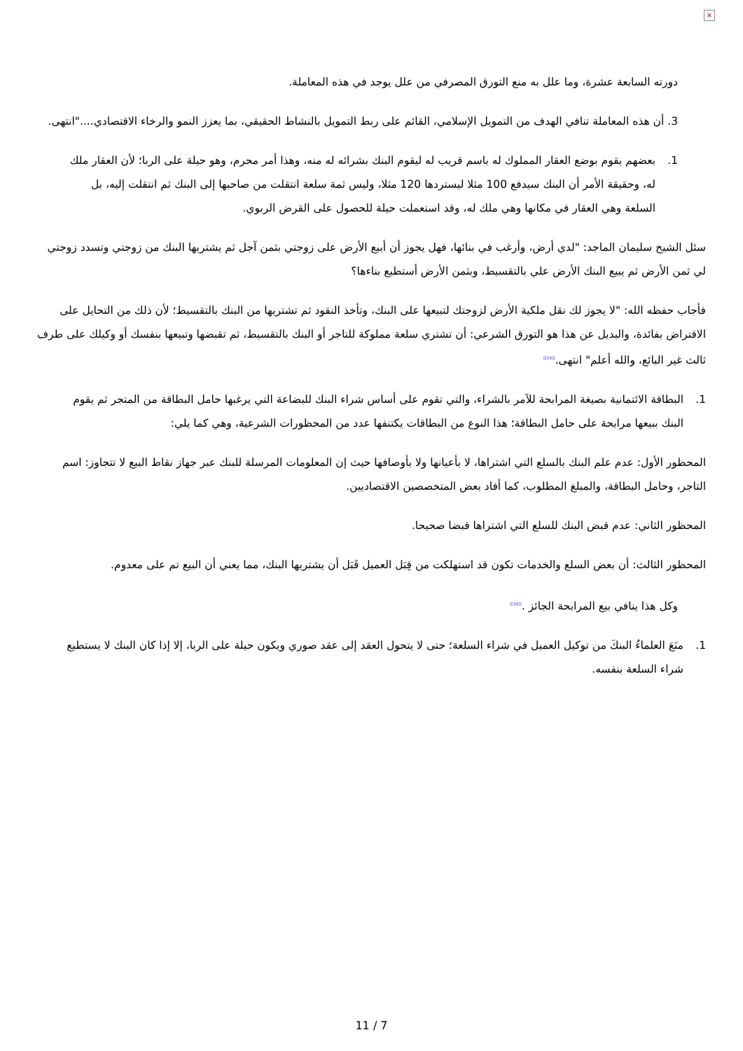×
دورته السابعة عشرة، وما علل به منع التورق المصرفي من علل يوجد في هذه المعاملة.
3. أن هذه المعاملة تنافي الهدف من التمويل الإسلامي، القائم على ربط التمويل بالنشاط الحقيقي، بما يعزز النمو والرخاء الاقتصادي...."انتهى.
1. بعضهم يقوم بوضع العقار المملوك له باسم قريب له ليقوم البنك بشرائه له منه، وهذا أمر محرم، وهو حيلة على الربا؛ لأن العقار ملك له، وحقيقة الأمر أن البنك سيدفع 100 مثلا ليستردها 120 مثلا، وليس ثمة سلعة انتقلت من صاحبها إلى البنك ثم انتقلت إليه، بل السلعة وهي العقار في مكانها وهي ملك له، وقد استعملت حيلة للحصول على القرض الربوي.
سئل الشيخ سليمان الماجد: "لدي أرض، وأرغب في بنائها، فهل يجوز أن أبيع الأرض على زوجتي بثمن آجل ثم يشتريها البنك من زوجتي وتسدد زوجتي لي ثمن الأرض ثم يبيع البنك الأرض علي بالتقسيط، وبثمن الأرض أستطيع بناءها؟
فأجاب حفظه الله: "لا يجوز لك نقل ملكية الأرض لزوجتك لتبيعها على البنك، وتأخذ النقود ثم تشتريها من البنك بالتقسيط؛ لأن ذلك من التحايل على الاقتراض بفائدة، والبديل عن هذا هو التورق الشرعي: أن تشتري سلعة مملوكة للتاجر أو البنك بالتقسيط، ثم تقبضها وتبيعها بنفسك أو وكيلك على طرف ثالث غير البائع، والله أعلم" انتهى.<sup>([29])</sup>
1. البطاقة الائتمانية بصيغة المرابحة للآمر بالشراء، والتي تقوم على أساس شراء البنك للبضاعة التي يرغبها حامل البطاقة من المتجر ثم يقوم البنك ببيعها مرابحة على حامل البطاقة؛ هذا النوع من البطاقات يكتنفها عدد من المحظورات الشرعية، وهي كما يلي:
المحظور الأول: عدم علم البنك بالسلع التي اشتراها، لا بأعيانها ولا بأوصافها حيث إن المعلومات المرسلة للبنك عبر جهاز نقاط البيع لا تتجاوز: اسم التاجر، وحامل البطاقة، والمبلغ المطلوب، كما أفاد بعض المتخصصين الاقتصاديين.
المحظور الثاني: عدم قبض البنك للسلع التي اشتراها قبضا صحيحا.
المحظور الثالث: أن بعض السلع والخدمات تكون قد استهلكت من قِبَل العميل قَبَل أن يشتريها البنك، مما يعني أن البيع تم على معدوم.
وكل هذا ينافي بيع المرابحة الجائز .<sup>([30])</sup>
1. منَعَ العلماءُ البنكَ من توكيل العميل في شراء السلعة؛ حتى لا يتحول العقد إلى عقد صوري ويكون حيلة على الربا، إلا إذا كان البنك لا يستطيع شراء السلعة بنفسه.
11 / 7